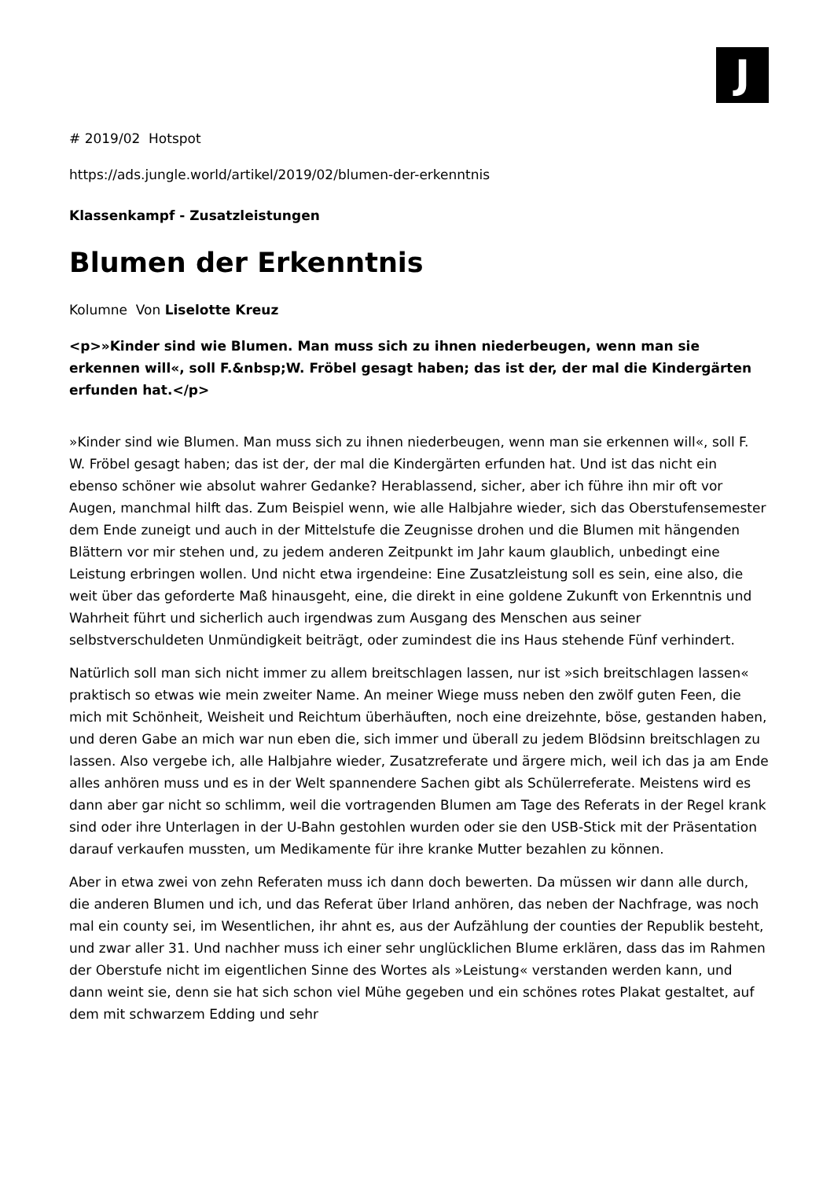J
# 2019/02 Hotspot
https://ads.jungle.world/artikel/2019/02/blumen-der-erkenntnis
Klassenkampf - Zusatzleistungen
Blumen der Erkenntnis
Kolumne Von Liselotte Kreuz
<p>»Kinder sind wie Blumen. Man muss sich zu ihnen niederbeugen, wenn man sie erkennen will«, soll F.&nbsp;W. Fröbel gesagt haben; das ist der, der mal die Kindergärten erfunden hat.</p>
»Kinder sind wie Blumen. Man muss sich zu ihnen niederbeugen, wenn man sie erkennen will«, soll F. W. Fröbel gesagt haben; das ist der, der mal die Kindergärten erfunden hat. Und ist das nicht ein ebenso schöner wie absolut wahrer Gedanke? Herablassend, sicher, aber ich führe ihn mir oft vor Augen, manchmal hilft das. Zum Beispiel wenn, wie alle Halbjahre wieder, sich das Oberstufensemester dem Ende zuneigt und auch in der Mittelstufe die Zeugnisse drohen und die Blumen mit hängenden Blättern vor mir stehen und, zu jedem anderen Zeitpunkt im Jahr kaum glaublich, unbedingt eine Leistung erbringen wollen. Und nicht etwa irgendeine: Eine Zusatzleistung soll es sein, eine also, die weit über das geforderte Maß hinausgeht, eine, die direkt in eine goldene Zukunft von Erkenntnis und Wahrheit führt und sicherlich auch irgendwas zum Ausgang des Menschen aus seiner selbstverschuldeten Unmündigkeit beiträgt, oder zumindest die ins Haus stehende Fünf verhindert.
Natürlich soll man sich nicht immer zu allem breitschlagen lassen, nur ist »sich breitschlagen lassen« praktisch so etwas wie mein zweiter Name. An meiner Wiege muss neben den zwölf guten Feen, die mich mit Schönheit, Weisheit und Reichtum überhäuften, noch eine dreizehnte, böse, gestanden haben, und deren Gabe an mich war nun eben die, sich immer und überall zu jedem Blödsinn breitschlagen zu lassen. Also vergebe ich, alle Halbjahre wieder, Zusatzreferate und ärgere mich, weil ich das ja am Ende alles anhören muss und es in der Welt spannendere Sachen gibt als Schülerreferate. Meistens wird es dann aber gar nicht so schlimm, weil die vortragenden Blumen am Tage des Referats in der Regel krank sind oder ihre Unterlagen in der U-Bahn gestohlen wurden oder sie den USB-Stick mit der Präsentation darauf verkaufen mussten, um Medikamente für ihre kranke Mutter bezahlen zu können.
Aber in etwa zwei von zehn Referaten muss ich dann doch bewerten. Da müssen wir dann alle durch, die anderen Blumen und ich, und das Referat über Irland anhören, das neben der Nachfrage, was noch mal ein county sei, im Wesentlichen, ihr ahnt es, aus der Aufzählung der counties der Republik besteht, und zwar aller 31. Und nachher muss ich einer sehr unglücklichen Blume erklären, dass das im Rahmen der Oberstufe nicht im eigentlichen Sinne des Wortes als »Leistung« verstanden werden kann, und dann weint sie, denn sie hat sich schon viel Mühe gegeben und ein schönes rotes Plakat gestaltet, auf dem mit schwarzem Edding und sehr